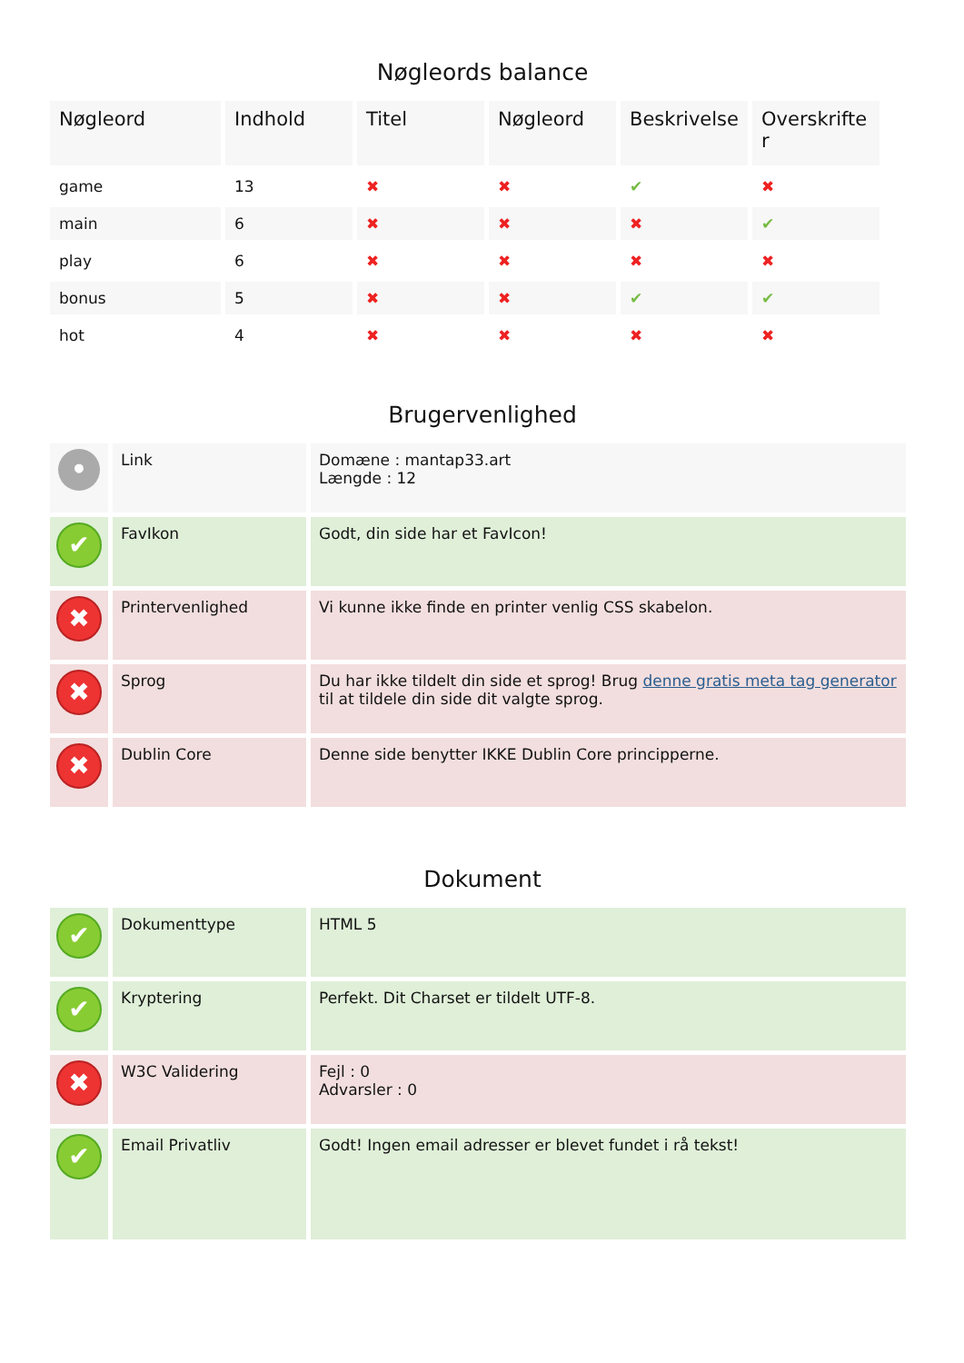Nøgleords balance
| Nøgleord | Indhold | Titel | Nøgleord | Beskrivelse | Overskrifte r |
| --- | --- | --- | --- | --- | --- |
| game | 13 | ✖ | ✖ | ✔ | ✖ |
| main | 6 | ✖ | ✖ | ✖ | ✔ |
| play | 6 | ✖ | ✖ | ✖ | ✖ |
| bonus | 5 | ✖ | ✖ | ✔ | ✔ |
| hot | 4 | ✖ | ✖ | ✖ | ✖ |
Brugervenlighed
| • | Link | Domæne : mantap33.art Længde : 12 |
| ✔ | FavIkon | Godt, din side har et FavIcon! |
| ✖ | Printervenlighed | Vi kunne ikke finde en printer venlig CSS skabelon. |
| ✖ | Sprog | Du har ikke tildelt din side et sprog! Brug denne gratis meta tag generator til at tildele din side dit valgte sprog. |
| ✖ | Dublin Core | Denne side benytter IKKE Dublin Core principperne. |
Dokument
| ✔ | Dokumenttype | HTML 5 |
| ✔ | Kryptering | Perfekt. Dit Charset er tildelt UTF-8. |
| ✖ | W3C Validering | Fejl : 0 Advarsler : 0 |
| ✔ | Email Privatliv | Godt! Ingen email adresser er blevet fundet i rå tekst! |